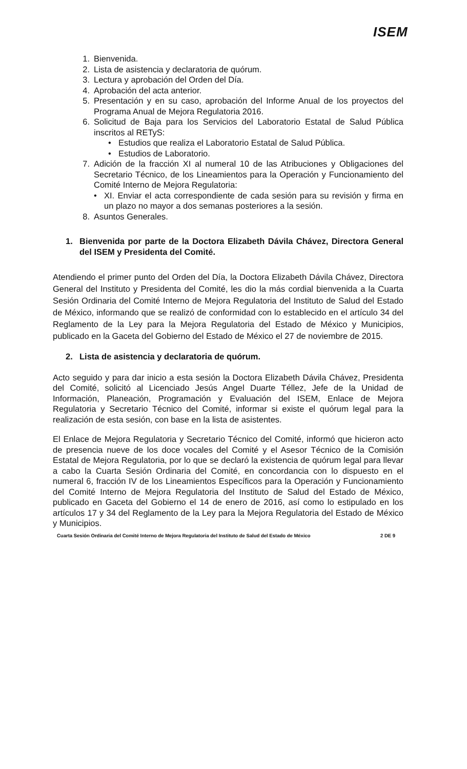ISEM
1. Bienvenida.
2. Lista de asistencia y declaratoria de quórum.
3. Lectura y aprobación del Orden del Día.
4. Aprobación del acta anterior.
5. Presentación y en su caso, aprobación del Informe Anual de los proyectos del Programa Anual de Mejora Regulatoria 2016.
6. Solicitud de Baja para los Servicios del Laboratorio Estatal de Salud Pública inscritos al RETyS:
• Estudios que realiza el Laboratorio Estatal de Salud Pública.
• Estudios de Laboratorio.
7. Adición de la fracción XI al numeral 10 de las Atribuciones y Obligaciones del Secretario Técnico, de los Lineamientos para la Operación y Funcionamiento del Comité Interno de Mejora Regulatoria:
• XI. Enviar el acta correspondiente de cada sesión para su revisión y firma en un plazo no mayor a dos semanas posteriores a la sesión.
8. Asuntos Generales.
1. Bienvenida por parte de la Doctora Elizabeth Dávila Chávez, Directora General del ISEM y Presidenta del Comité.
Atendiendo el primer punto del Orden del Día, la Doctora Elizabeth Dávila Chávez, Directora General del Instituto y Presidenta del Comité, les dio la más cordial bienvenida a la Cuarta Sesión Ordinaria del Comité Interno de Mejora Regulatoria del Instituto de Salud del Estado de México, informando que se realizó de conformidad con lo establecido en el artículo 34 del Reglamento de la Ley para la Mejora Regulatoria del Estado de México y Municipios, publicado en la Gaceta del Gobierno del Estado de México el 27 de noviembre de 2015.
2. Lista de asistencia y declaratoria de quórum.
Acto seguido y para dar inicio a esta sesión la Doctora Elizabeth Dávila Chávez, Presidenta del Comité, solicitó al Licenciado Jesús Angel Duarte Téllez, Jefe de la Unidad de Información, Planeación, Programación y Evaluación del ISEM, Enlace de Mejora Regulatoria y Secretario Técnico del Comité, informar si existe el quórum legal para la realización de esta sesión, con base en la lista de asistentes.
El Enlace de Mejora Regulatoria y Secretario Técnico del Comité, informó que hicieron acto de presencia nueve de los doce vocales del Comité y el Asesor Técnico de la Comisión Estatal de Mejora Regulatoria, por lo que se declaró la existencia de quórum legal para llevar a cabo la Cuarta Sesión Ordinaria del Comité, en concordancia con lo dispuesto en el numeral 6, fracción IV de los Lineamientos Específicos para la Operación y Funcionamiento del Comité Interno de Mejora Regulatoria del Instituto de Salud del Estado de México, publicado en Gaceta del Gobierno el 14 de enero de 2016, así como lo estipulado en los artículos 17 y 34 del Reglamento de la Ley para la Mejora Regulatoria del Estado de México y Municipios.
Cuarta Sesión Ordinaria del Comité Interno de Mejora Regulatoria del Instituto de Salud del Estado de México 2 DE 9